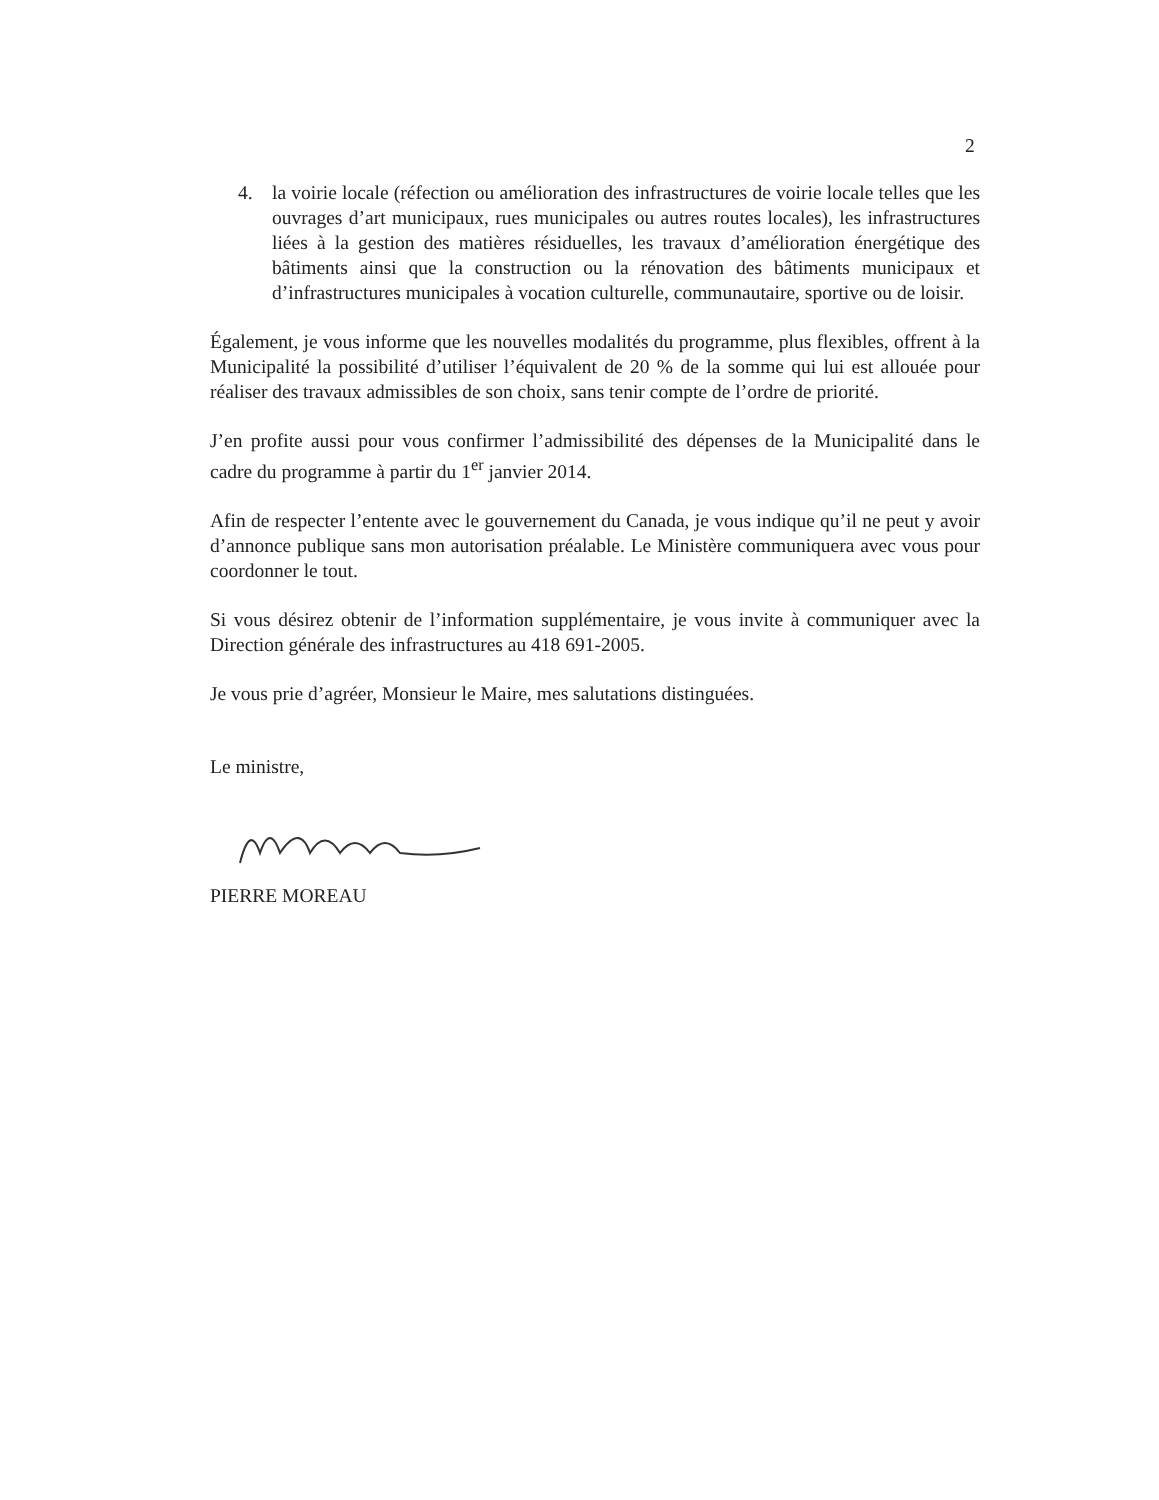2
4. la voirie locale (réfection ou amélioration des infrastructures de voirie locale telles que les ouvrages d’art municipaux, rues municipales ou autres routes locales), les infrastructures liées à la gestion des matières résiduelles, les travaux d’amélioration énergétique des bâtiments ainsi que la construction ou la rénovation des bâtiments municipaux et d’infrastructures municipales à vocation culturelle, communautaire, sportive ou de loisir.
Également, je vous informe que les nouvelles modalités du programme, plus flexibles, offrent à la Municipalité la possibilité d’utiliser l’équivalent de 20 % de la somme qui lui est allouée pour réaliser des travaux admissibles de son choix, sans tenir compte de l’ordre de priorité.
J’en profite aussi pour vous confirmer l’admissibilité des dépenses de la Municipalité dans le cadre du programme à partir du 1<sup>er</sup> janvier 2014.
Afin de respecter l’entente avec le gouvernement du Canada, je vous indique qu’il ne peut y avoir d’annonce publique sans mon autorisation préalable. Le Ministère communiquera avec vous pour coordonner le tout.
Si vous désirez obtenir de l’information supplémentaire, je vous invite à communiquer avec la Direction générale des infrastructures au 418 691-2005.
Je vous prie d’agréer, Monsieur le Maire, mes salutations distinguées.
Le ministre,
PIERRE MOREAU